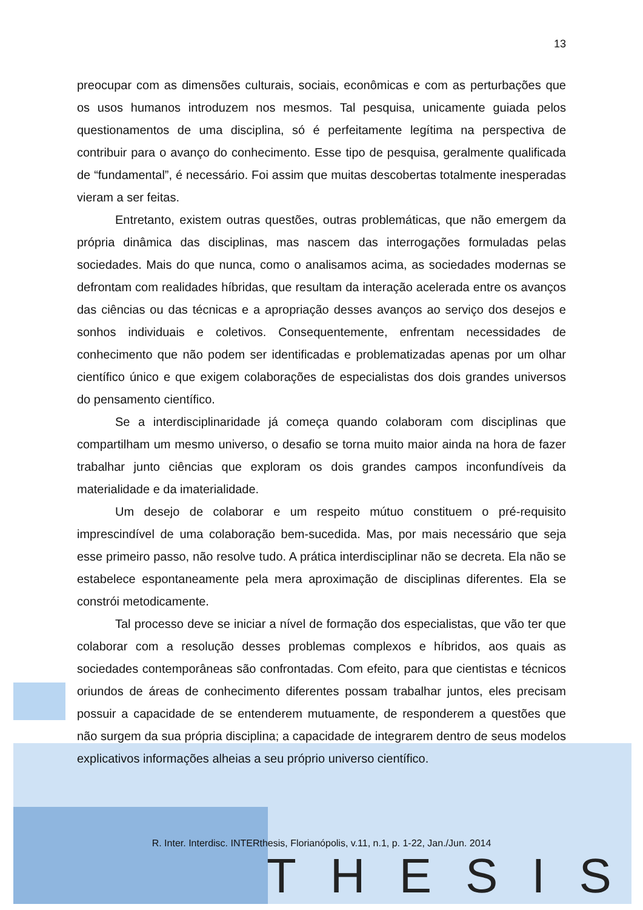13
preocupar com as dimensões culturais, sociais, econômicas e com as perturbações que os usos humanos introduzem nos mesmos. Tal pesquisa, unicamente guiada pelos questionamentos de uma disciplina, só é perfeitamente legítima na perspectiva de contribuir para o avanço do conhecimento. Esse tipo de pesquisa, geralmente qualificada de “fundamental”, é necessário. Foi assim que muitas descobertas totalmente inesperadas vieram a ser feitas.
Entretanto, existem outras questões, outras problemáticas, que não emergem da própria dinâmica das disciplinas, mas nascem das interrogações formuladas pelas sociedades. Mais do que nunca, como o analisamos acima, as sociedades modernas se defrontam com realidades híbridas, que resultam da interação acelerada entre os avanços das ciências ou das técnicas e a apropriação desses avanços ao serviço dos desejos e sonhos individuais e coletivos. Consequentemente, enfrentam necessidades de conhecimento que não podem ser identificadas e problematizadas apenas por um olhar científico único e que exigem colaborações de especialistas dos dois grandes universos do pensamento científico.
Se a interdisciplinaridade já começa quando colaboram com disciplinas que compartilham um mesmo universo, o desafio se torna muito maior ainda na hora de fazer trabalhar junto ciências que exploram os dois grandes campos inconfundíveis da materialidade e da imaterialidade.
Um desejo de colaborar e um respeito mútuo constituem o pré-requisito imprescindível de uma colaboração bem-sucedida. Mas, por mais necessário que seja esse primeiro passo, não resolve tudo. A prática interdisciplinar não se decreta. Ela não se estabelece espontaneamente pela mera aproximação de disciplinas diferentes. Ela se constrói metodicamente.
Tal processo deve se iniciar a nível de formação dos especialistas, que vão ter que colaborar com a resolução desses problemas complexos e híbridos, aos quais as sociedades contemporâneas são confrontadas. Com efeito, para que cientistas e técnicos oriundos de áreas de conhecimento diferentes possam trabalhar juntos, eles precisam possuir a capacidade de se entenderem mutuamente, de responderem a questões que não surgem da sua própria disciplina; a capacidade de integrarem dentro de seus modelos explicativos informações alheias a seu próprio universo científico.
R. Inter. Interdisc. INTERthesis, Florianópolis, v.11, n.1, p. 1-22, Jan./Jun. 2014
THESIS